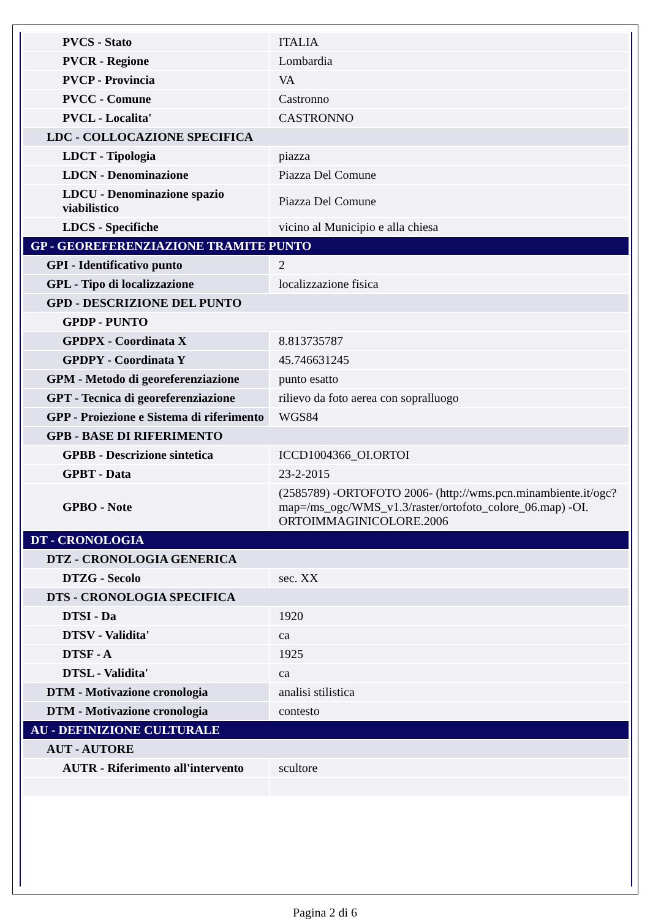| PVCS - Stato | ITALIA |
| PVCR - Regione | Lombardia |
| PVCP - Provincia | VA |
| PVCC - Comune | Castronno |
| PVCL - Localita' | CASTRONNO |
| LDC - COLLOCAZIONE SPECIFICA | |
| LDCT - Tipologia | piazza |
| LDCN - Denominazione | Piazza Del Comune |
| LDCU - Denominazione spazio viabilistico | Piazza Del Comune |
| LDCS - Specifiche | vicino al Municipio e alla chiesa |
| GP - GEOREFERENZIAZIONE TRAMITE PUNTO | |
| GPI - Identificativo punto | 2 |
| GPL - Tipo di localizzazione | localizzazione fisica |
| GPD - DESCRIZIONE DEL PUNTO | |
| GPDP - PUNTO | |
| GPDPX - Coordinata X | 8.813735787 |
| GPDPY - Coordinata Y | 45.746631245 |
| GPM - Metodo di georeferenziazione | punto esatto |
| GPT - Tecnica di georeferenziazione | rilievo da foto aerea con sopralluogo |
| GPP - Proiezione e Sistema di riferimento | WGS84 |
| GPB - BASE DI RIFERIMENTO | |
| GPBB - Descrizione sintetica | ICCD1004366_OI.ORTOI |
| GPBT - Data | 23-2-2015 |
| GPBO - Note | (2585789) -ORTOFOTO 2006- (http://wms.pcn.minambiente.it/ogc?map=/ms_ogc/WMS_v1.3/raster/ortofoto_colore_06.map) -OI. ORTOIMMAGINICOLORE.2006 |
| DT - CRONOLOGIA | |
| DTZ - CRONOLOGIA GENERICA | |
| DTZG - Secolo | sec. XX |
| DTS - CRONOLOGIA SPECIFICA | |
| DTSI - Da | 1920 |
| DTSV - Validita' | ca |
| DTSF - A | 1925 |
| DTSL - Validita' | ca |
| DTM - Motivazione cronologia | analisi stilistica |
| DTM - Motivazione cronologia | contesto |
| AU - DEFINIZIONE CULTURALE | |
| AUT - AUTORE | |
| AUTR - Riferimento all'intervento | scultore |
Pagina 2 di 6